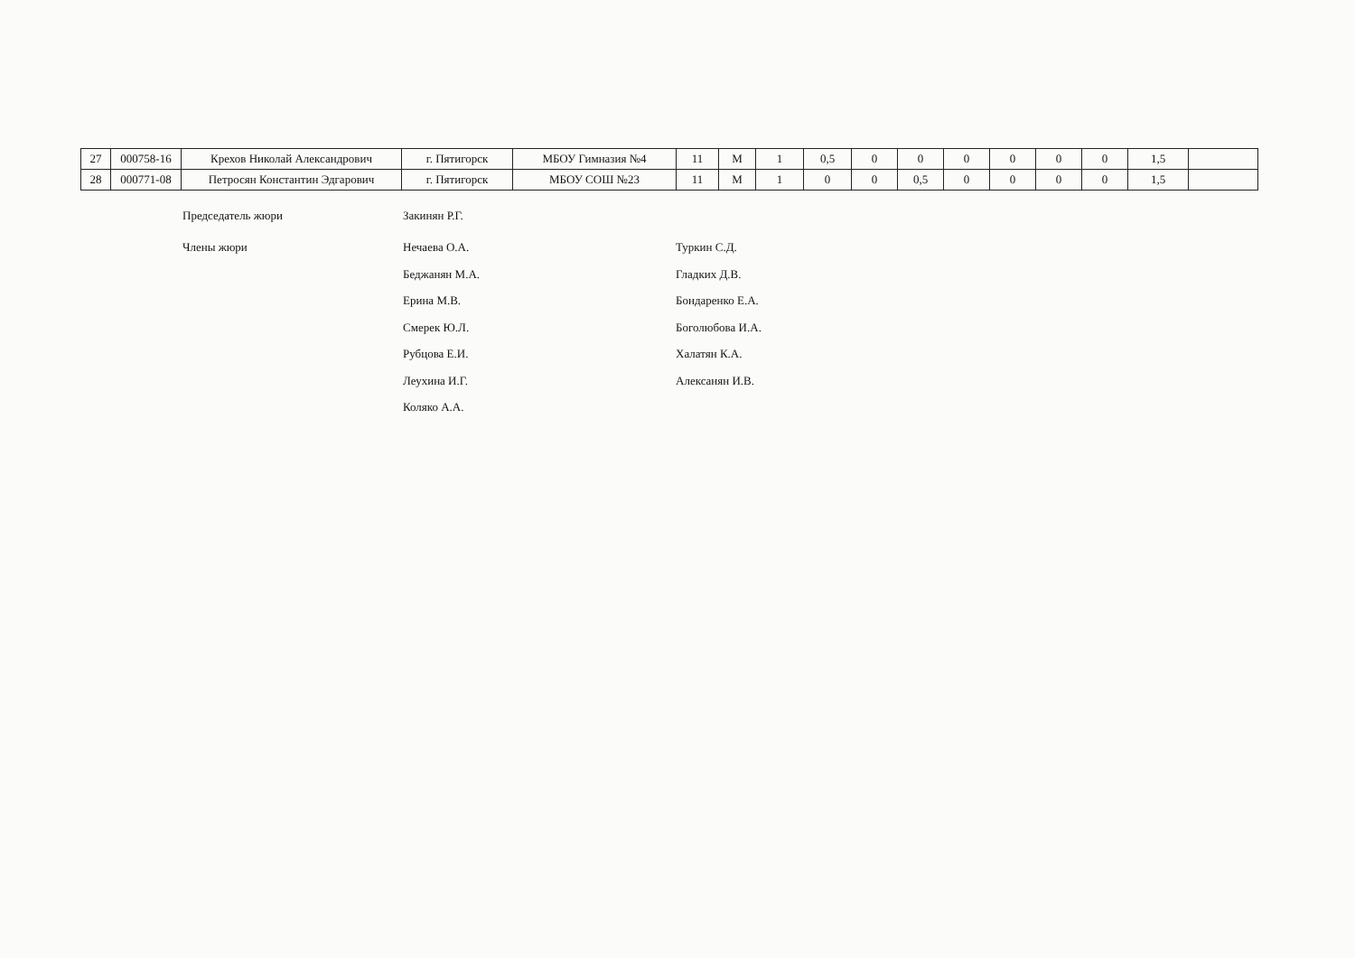| 27 | 000758-16 | Крехов Николай Александрович | г. Пятигорск | МБОУ Гимназия №4 | 11 | М | 1 | 0,5 | 0 | 0 | 0 | 0 | 0 | 0 | 1,5 | |
| 28 | 000771-08 | Петросян Константин Эдгарович | г. Пятигорск | МБОУ СОШ №23 | 11 | М | 1 | 0 | 0 | 0,5 | 0 | 0 | 0 | 0 | 1,5 | |
Председатель жюри
Члены жюри
Закинян Р.Г.
Нечаева О.А.
Беджанян М.А.
Ерина М.В.
Смерек Ю.Л.
Рубцова Е.И.
Леухина И.Г.
Коляко А.А.
Туркин С.Д.
Гладких Д.В.
Бондаренко Е.А.
Боголюбова И.А.
Халатян К.А.
Алексанян И.В.